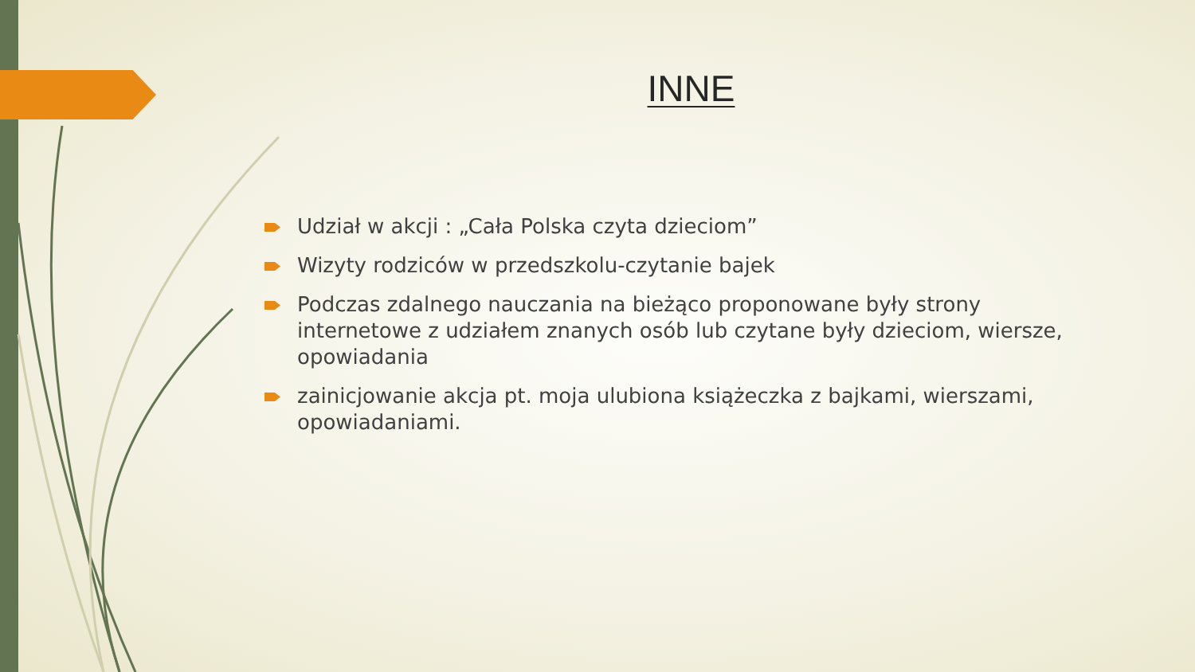INNE
Udział w akcji : „Cała Polska czyta dzieciom”
Wizyty rodziców w przedszkolu-czytanie bajek
Podczas zdalnego nauczania na bieżąco proponowane były strony internetowe z udziałem znanych osób lub czytane były dzieciom, wiersze, opowiadania
zainicjowanie akcja pt. moja ulubiona książeczka z bajkami, wierszami, opowiadaniami.